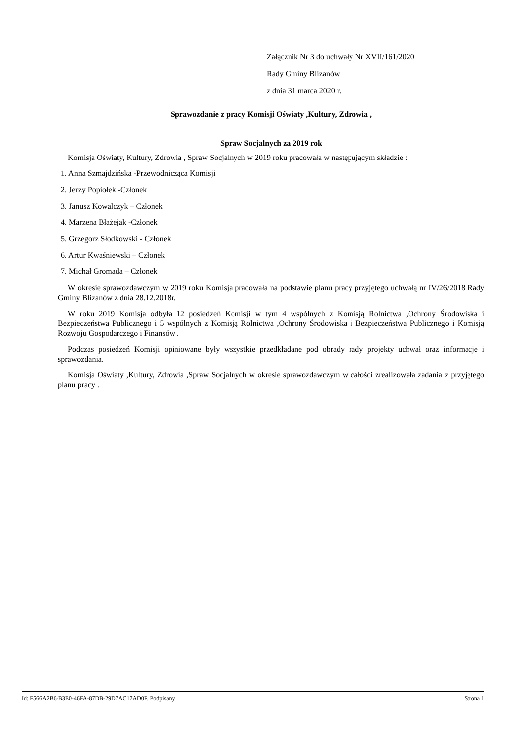Załącznik Nr 3 do uchwały Nr XVII/161/2020
Rady Gminy Blizanów
z dnia 31 marca 2020 r.
Sprawozdanie z pracy Komisji Oświaty ,Kultury, Zdrowia ,
Spraw Socjalnych za 2019 rok
Komisja Oświaty, Kultury, Zdrowia , Spraw Socjalnych w 2019 roku pracowała w następującym składzie :
1. Anna Szmajdzińska -Przewodnicząca Komisji
2. Jerzy Popiołek -Członek
3. Janusz Kowalczyk – Członek
4. Marzena Błażejak -Członek
5. Grzegorz Słodkowski - Członek
6. Artur Kwaśniewski – Członek
7. Michał Gromada – Członek
W okresie sprawozdawczym w 2019 roku Komisja pracowała na podstawie planu pracy przyjętego uchwałą nr IV/26/2018 Rady Gminy Blizanów z dnia 28.12.2018r.
W roku 2019 Komisja odbyła 12 posiedzeń Komisji w tym 4 wspólnych z Komisją Rolnictwa ,Ochrony Środowiska i Bezpieczeństwa Publicznego i 5 wspólnych z Komisją Rolnictwa ,Ochrony Środowiska i Bezpieczeństwa Publicznego i Komisją Rozwoju Gospodarczego i Finansów .
Podczas posiedzeń Komisji opiniowane były wszystkie przedkładane pod obrady rady projekty uchwał oraz informacje i sprawozdania.
Komisja Oświaty ,Kultury, Zdrowia ,Spraw Socjalnych w okresie sprawozdawczym w całości zrealizowała zadania z przyjętego planu pracy .
Id: F566A2B6-B3E0-46FA-87DB-29D7AC17AD0F. Podpisany Strona 1